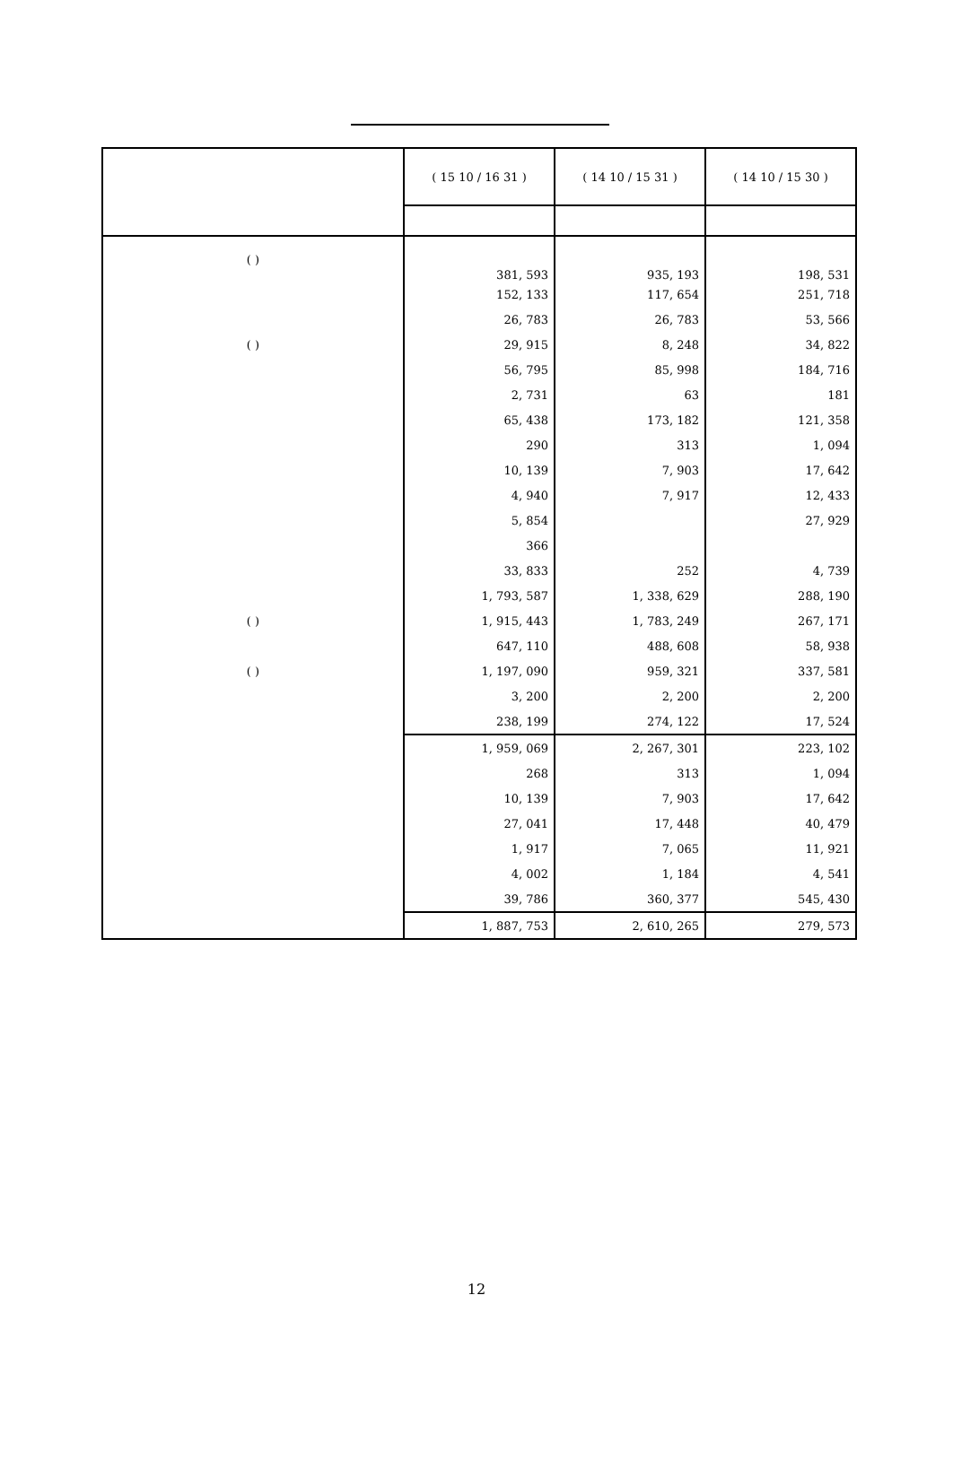| | ( 15 10 / 16 31 ) | ( 14 10 / 15 31 ) | ( 14 10 / 15 30 ) |
| ( ) | 381, 593 | 935, 193 | 198, 531 |
| | 152, 133 | 117, 654 | 251, 718 |
| | 26, 783 | 26, 783 | 53, 566 |
| ( ) | 29, 915 | 8, 248 | 34, 822 |
| | 56, 795 | 85, 998 | 184, 716 |
| | 2, 731 | 63 | 181 |
| | 65, 438 | 173, 182 | 121, 358 |
| | 290 | 313 | 1, 094 |
| | 10, 139 | 7, 903 | 17, 642 |
| | 4, 940 | 7, 917 | 12, 433 |
| | 5, 854 | | 27, 929 |
| | 366 | | |
| | 33, 833 | 252 | 4, 739 |
| | 1, 793, 587 | 1, 338, 629 | 288, 190 |
| ( ) | 1, 915, 443 | 1, 783, 249 | 267, 171 |
| | 647, 110 | 488, 608 | 58, 938 |
| ( ) | 1, 197, 090 | 959, 321 | 337, 581 |
| | 3, 200 | 2, 200 | 2, 200 |
| | 238, 199 | 274, 122 | 17, 524 |
| | 1, 959, 069 | 2, 267, 301 | 223, 102 |
| | 268 | 313 | 1, 094 |
| | 10, 139 | 7, 903 | 17, 642 |
| | 27, 041 | 17, 448 | 40, 479 |
| | 1, 917 | 7, 065 | 11, 921 |
| | 4, 002 | 1, 184 | 4, 541 |
| | 39, 786 | 360, 377 | 545, 430 |
| | 1, 887, 753 | 2, 610, 265 | 279, 573 |
12